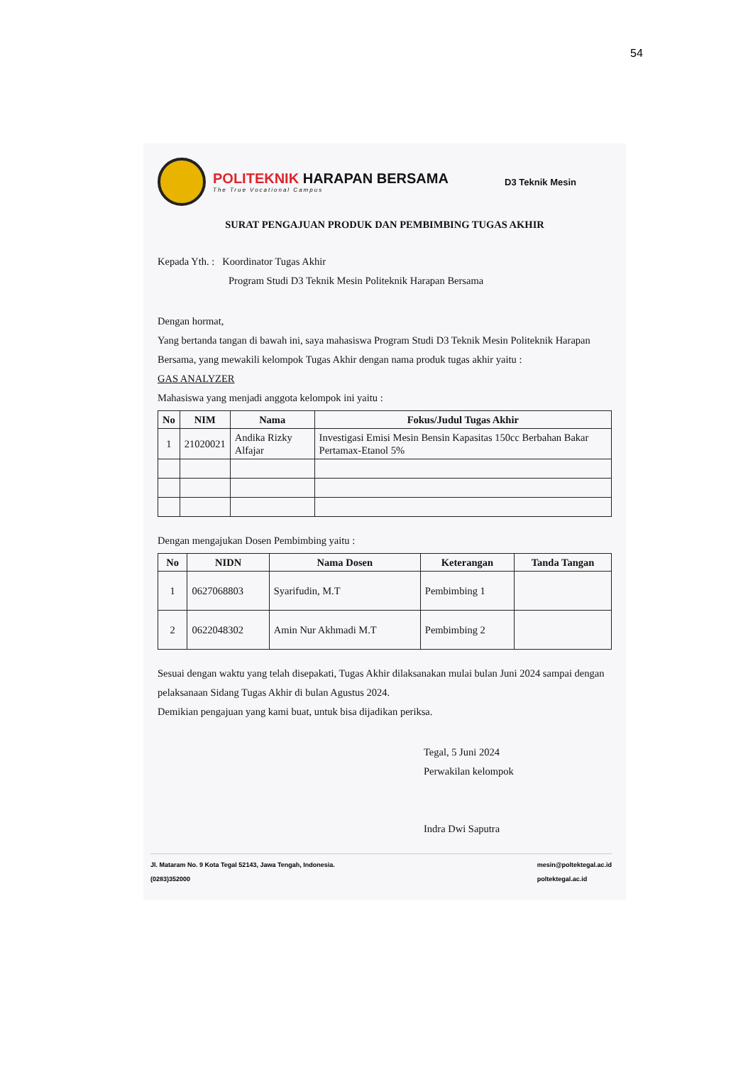54
POLITEKNIK HARAPAN BERSAMA
The True Vocational Campus
D3 Teknik Mesin
SURAT PENGAJUAN PRODUK DAN PEMBIMBING TUGAS AKHIR
Kepada Yth. : Koordinator Tugas Akhir
Program Studi D3 Teknik Mesin Politeknik Harapan Bersama
Dengan hormat,
Yang bertanda tangan di bawah ini, saya mahasiswa Program Studi D3 Teknik Mesin Politeknik Harapan Bersama, yang mewakili kelompok Tugas Akhir dengan nama produk tugas akhir yaitu :
GAS ANALYZER
Mahasiswa yang menjadi anggota kelompok ini yaitu :
| No | NIM | Nama | Fokus/Judul Tugas Akhir |
| --- | --- | --- | --- |
| 1 | 21020021 | Andika Rizky Alfajar | Investigasi Emisi Mesin Bensin Kapasitas 150cc Berbahan Bakar Pertamax-Etanol 5% |
Dengan mengajukan Dosen Pembimbing yaitu :
| No | NIDN | Nama Dosen | Keterangan | Tanda Tangan |
| --- | --- | --- | --- | --- |
| 1 | 0627068803 | Syarifudin, M.T | Pembimbing 1 | |
| 2 | 0622048302 | Amin Nur Akhmadi M.T | Pembimbing 2 | |
Sesuai dengan waktu yang telah disepakati, Tugas Akhir dilaksanakan mulai bulan Juni 2024 sampai dengan pelaksanaan Sidang Tugas Akhir di bulan Agustus 2024.
Demikian pengajuan yang kami buat, untuk bisa dijadikan periksa.
Tegal, 5 Juni 2024
Perwakilan kelompok
Indra Dwi Saputra
Jl. Mataram No. 9 Kota Tegal 52143, Jawa Tengah, Indonesia.
(0283)352000
mesin@poltektegal.ac.id
poltektegal.ac.id